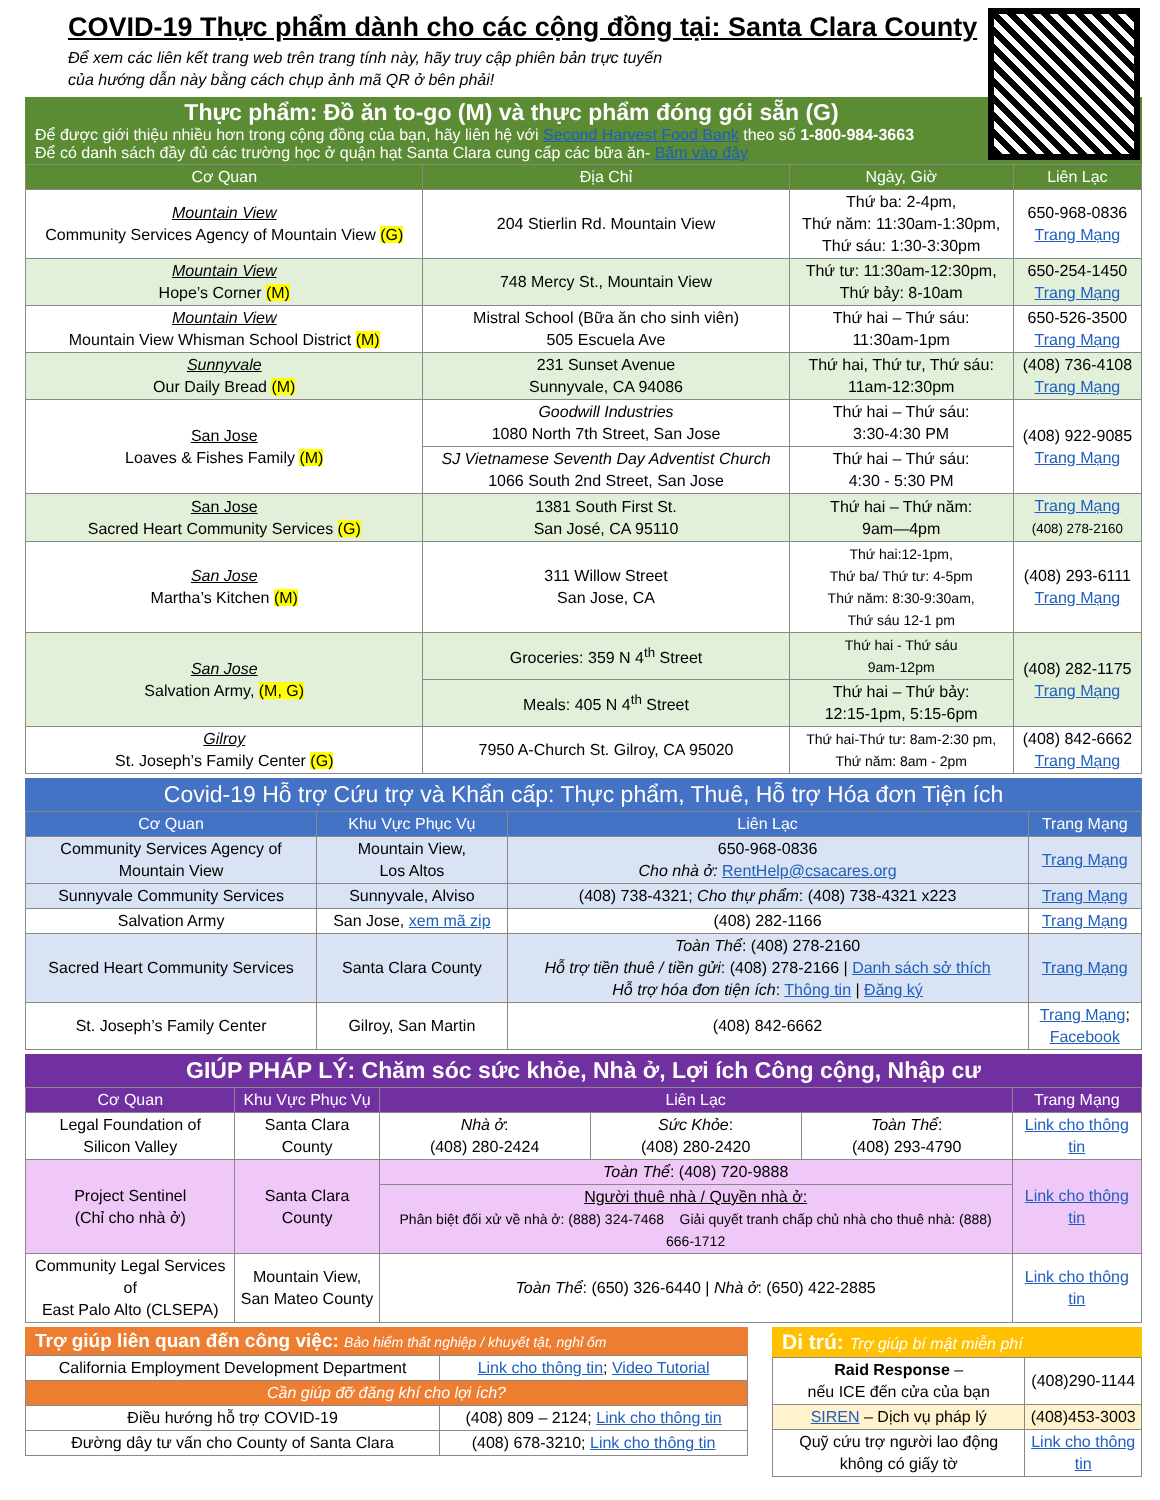COVID-19 Thực phẩm dành cho các cộng đồng tại: Santa Clara County
Để xem các liên kết trang web trên trang tính này, hãy truy cập phiên bản trực tuyến
của hướng dẫn này bằng cách chụp ảnh mã QR ở bên phải!
Thực phẩm: Đồ ăn to-go (M) và thực phẩm đóng gói sẵn (G)
Để được giới thiệu nhiều hơn trong cộng đồng của bạn, hãy liên hệ với Second Harvest Food Bank theo số 1-800-984-3663
Để có danh sách đầy đủ các trường học ở quận hạt Santa Clara cung cấp các bữa ăn- Bấm vào đây
| Cơ Quan | Địa Chỉ | Ngày, Giờ | Liên Lạc |
| --- | --- | --- | --- |
| Mountain View Community Services Agency of Mountain View (G) | 204 Stierlin Rd. Mountain View | Thứ ba: 2-4pm, Thứ năm: 11:30am-1:30pm, Thứ sáu: 1:30-3:30pm | 650-968-0836 Trang Mạng |
| Mountain View Hope’s Corner (M) | 748 Mercy St., Mountain View | Thứ tư: 11:30am-12:30pm, Thứ bảy: 8-10am | 650-254-1450 Trang Mạng |
| Mountain View Mountain View Whisman School District (M) | Mistral School (Bữa ăn cho sinh viên) 505 Escuela Ave | Thứ hai – Thứ sáu: 11:30am-1pm | 650-526-3500 Trang Mạng |
| Sunnyvale Our Daily Bread (M) | 231 Sunset Avenue Sunnyvale, CA 94086 | Thứ hai, Thứ tư, Thứ sáu: 11am-12:30pm | (408) 736-4108 Trang Mạng |
| San Jose Loaves & Fishes Family (M) | Goodwill Industries 1080 North 7th Street, San Jose | Thứ hai – Thứ sáu: 3:30-4:30 PM | (408) 922-9085 Trang Mạng |
| | SJ Vietnamese Seventh Day Adventist Church 1066 South 2nd Street, San Jose | Thứ hai – Thứ sáu: 4:30 - 5:30 PM | |
| San Jose Sacred Heart Community Services (G) | 1381 South First St. San José, CA 95110 | Thứ hai – Thứ năm: 9am—4pm | Trang Mạng (408) 278-2160 |
| San Jose Martha’s Kitchen (M) | 311 Willow Street San Jose, CA | Thứ hai:12-1pm, Thứ ba/ Thứ tư: 4-5pm Thứ năm: 8:30-9:30am, Thứ sáu 12-1 pm | (408) 293-6111 Trang Mạng |
| San Jose Salvation Army, (M, G) | Groceries: 359 N 4<sup>th</sup> Street | Thứ hai - Thứ sáu 9am-12pm | (408) 282-1175 Trang Mạng |
| | Meals: 405 N 4<sup>th</sup> Street | Thứ hai – Thứ bảy: 12:15-1pm, 5:15-6pm | |
| Gilroy St. Joseph’s Family Center (G) | 7950 A-Church St. Gilroy, CA 95020 | Thứ hai-Thứ tư: 8am-2:30 pm, Thứ năm: 8am - 2pm | (408) 842-6662 Trang Mạng |
Covid-19 Hỗ trợ Cứu trợ và Khẩn cấp: Thực phẩm, Thuê, Hỗ trợ Hóa đơn Tiện ích
| Cơ Quan | Khu Vực Phục Vụ | Liên Lạc | Trang Mạng |
| --- | --- | --- | --- |
| Community Services Agency of Mountain View | Mountain View, Los Altos | 650-968-0836 Cho nhà ở: RentHelp@csacares.org | Trang Mạng |
| Sunnyvale Community Services | Sunnyvale, Alviso | (408) 738-4321; Cho thự phẩm : (408) 738-4321 x223 | Trang Mạng |
| Salvation Army | San Jose, xem mã zip | (408) 282-1166 | Trang Mạng |
| Sacred Heart Community Services | Santa Clara County | Toàn Thể : (408) 278-2160 Hỗ trợ tiền thuê / tiền gửi : (408) 278-2166 / Danh sách sở thích Hỗ trợ hóa đơn tiện ích : Thông tin / Đăng ký | Trang Mạng |
| St. Joseph’s Family Center | Gilroy, San Martin | (408) 842-6662 | Trang Mạng ; Facebook |
GIÚP PHÁP LÝ: Chăm sóc sức khỏe, Nhà ở, Lợi ích Công cộng, Nhập cư
| Cơ Quan | Khu Vực Phục Vụ | Liên Lạc | | | Trang Mạng |
| --- | --- | --- | --- | --- | --- |
| Legal Foundation of Silicon Valley | Santa Clara County | Nhà ở : (408) 280-2424 | Sức Khỏe : (408) 280-2420 | Toàn Thể : (408) 293-4790 | Link cho thông tin |
| Project Sentinel (Chỉ cho nhà ở) | Santa Clara County | Toàn Thể : (408) 720-9888 | | | Link cho thông tin |
| | | Người thuê nhà / Quyền nhà ở: Phân biệt đối xử về nhà ở: (888) 324-7468 Giải quyết tranh chấp chủ nhà cho thuê nhà: (888) 666-1712 | | | |
| Community Legal Services of East Palo Alto (CLSEPA) | Mountain View, San Mateo County | Toàn Thể : (650) 326-6440 / Nhà ở : (650) 422-2885 | | | Link cho thông tin |
Trợ giúp liên quan đến công việc: Bảo hiểm thất nghiệp / khuyết tật, nghỉ ốm
| California Employment Development Department | Link cho thông tin ; Video Tutorial |
| Cần giúp đỡ đăng khí cho lợi ích? | |
| Điều hướng hỗ trợ COVID-19 | (408) 809 – 2124; Link cho thông tin |
| Đường dây tư vấn cho County of Santa Clara | (408) 678-3210; Link cho thông tin |
Di trú: Trợ giúp bí mật miễn phí
| Raid Response – nếu ICE đến cửa của bạn | (408)290-1144 |
| SIREN – Dịch vụ pháp lý | (408)453-3003 |
| Quỹ cứu trợ người lao động không có giấy tờ | Link cho thông tin |